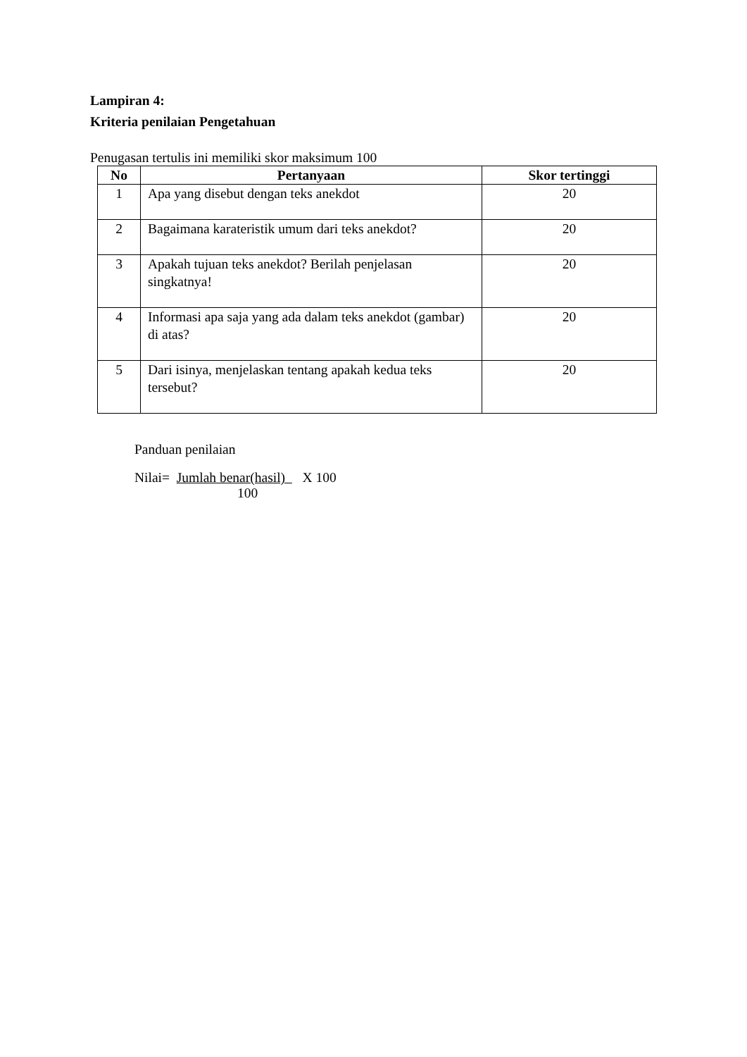Lampiran 4:
Kriteria penilaian Pengetahuan
Penugasan tertulis ini memiliki skor maksimum 100
| No | Pertanyaan | Skor tertinggi |
| --- | --- | --- |
| 1 | Apa yang disebut dengan teks anekdot | 20 |
| 2 | Bagaimana karateristik umum dari teks anekdot? | 20 |
| 3 | Apakah tujuan teks anekdot? Berilah penjelasan singkatnya! | 20 |
| 4 | Informasi apa saja yang ada dalam teks anekdot (gambar) di atas? | 20 |
| 5 | Dari isinya, menjelaskan tentang apakah kedua teks tersebut? | 20 |
Panduan penilaian
Nilai= Jumlah benar(hasil) X 100
100